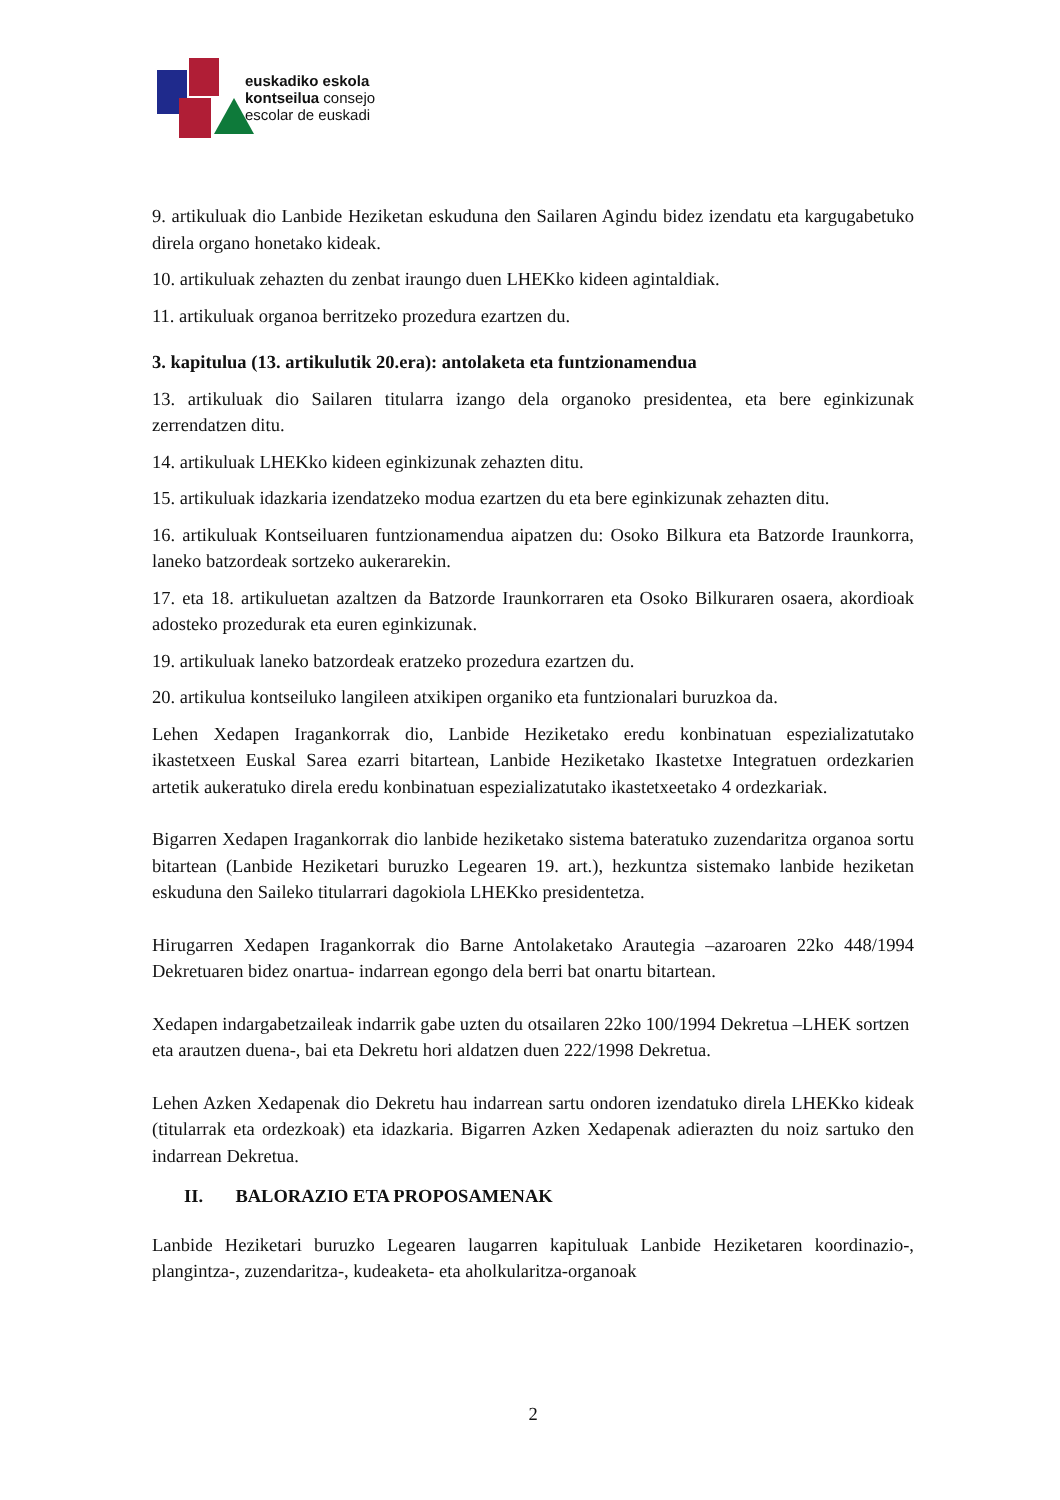euskadiko eskola
kontseilua consejo
escolar de euskadi
9. artikuluak dio Lanbide Heziketan eskuduna den Sailaren Agindu bidez izendatu eta kargugabetuko direla organo honetako kideak.
10. artikuluak zehazten du zenbat iraungo duen LHEKko kideen agintaldiak.
11. artikuluak organoa berritzeko prozedura ezartzen du.
3. kapitulua (13. artikulutik 20.era): antolaketa eta funtzionamendua
13. artikuluak dio Sailaren titularra izango dela organoko presidentea, eta bere eginkizunak zerrendatzen ditu.
14. artikuluak LHEKko kideen eginkizunak zehazten ditu.
15. artikuluak idazkaria izendatzeko modua ezartzen du eta bere eginkizunak zehazten ditu.
16. artikuluak Kontseiluaren funtzionamendua aipatzen du: Osoko Bilkura eta Batzorde Iraunkorra, laneko batzordeak sortzeko aukerarekin.
17. eta 18. artikuluetan azaltzen da Batzorde Iraunkorraren eta Osoko Bilkuraren osaera, akordioak adosteko prozedurak eta euren eginkizunak.
19. artikuluak laneko batzordeak eratzeko prozedura ezartzen du.
20. artikulua kontseiluko langileen atxikipen organiko eta funtzionalari buruzkoa da.
Lehen Xedapen Iragankorrak dio, Lanbide Heziketako eredu konbinatuan espezializatutako ikastetxeen Euskal Sarea ezarri bitartean, Lanbide Heziketako Ikastetxe Integratuen ordezkarien artetik aukeratuko direla eredu konbinatuan espezializatutako ikastetxeetako 4 ordezkariak.
Bigarren Xedapen Iragankorrak dio lanbide heziketako sistema bateratuko zuzendaritza organoa sortu bitartean (Lanbide Heziketari buruzko Legearen 19. art.), hezkuntza sistemako lanbide heziketan eskuduna den Saileko titularrari dagokiola LHEKko presidentetza.
Hirugarren Xedapen Iragankorrak dio Barne Antolaketako Arautegia –azaroaren 22ko 448/1994 Dekretuaren bidez onartua- indarrean egongo dela berri bat onartu bitartean.
Xedapen indargabetzaileak indarrik gabe uzten du otsailaren 22ko 100/1994 Dekretua –LHEK sortzen eta arautzen duena-, bai eta Dekretu hori aldatzen duen 222/1998 Dekretua.
Lehen Azken Xedapenak dio Dekretu hau indarrean sartu ondoren izendatuko direla LHEKko kideak (titularrak eta ordezkoak) eta idazkaria. Bigarren Azken Xedapenak adierazten du noiz sartuko den indarrean Dekretua.
II. BALORAZIO ETA PROPOSAMENAK
Lanbide Heziketari buruzko Legearen laugarren kapituluak Lanbide Heziketaren koordinazio-, plangintza-, zuzendaritza-, kudeaketa- eta aholkularitza-organoak
2